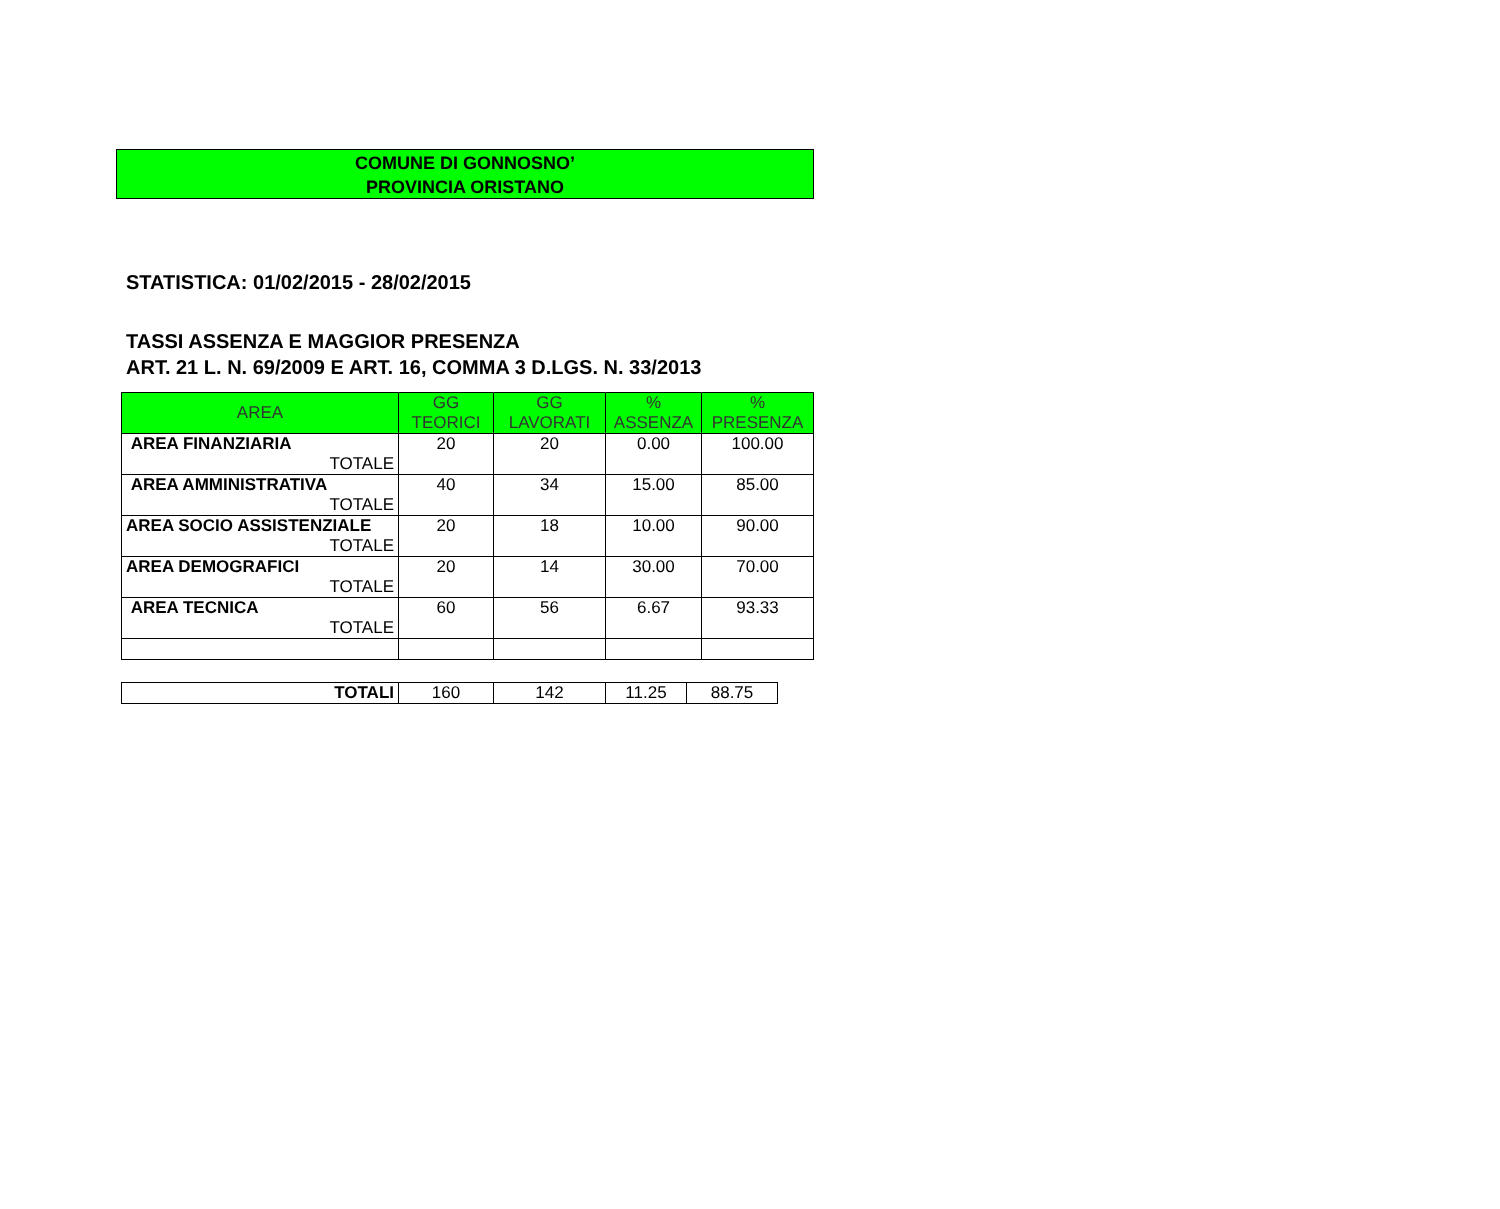COMUNE DI GONNOSNO’
PROVINCIA ORISTANO
STATISTICA: 01/02/2015 - 28/02/2015
TASSI ASSENZA E MAGGIOR PRESENZA
ART. 21 L. N. 69/2009 E ART. 16, COMMA 3 D.LGS. N. 33/2013
| AREA | GG TEORICI | GG LAVORATI | % ASSENZA | % PRESENZA |
| --- | --- | --- | --- | --- |
| AREA FINANZIARIA TOTALE | 20 | 20 | 0.00 | 100.00 |
| AREA AMMINISTRATIVA TOTALE | 40 | 34 | 15.00 | 85.00 |
| AREA SOCIO ASSISTENZIALE TOTALE | 20 | 18 | 10.00 | 90.00 |
| AREA DEMOGRAFICI TOTALE | 20 | 14 | 30.00 | 70.00 |
| AREA TECNICA TOTALE | 60 | 56 | 6.67 | 93.33 |
| TOTALI | 160 | 142 | 11.25 | 88.75 |